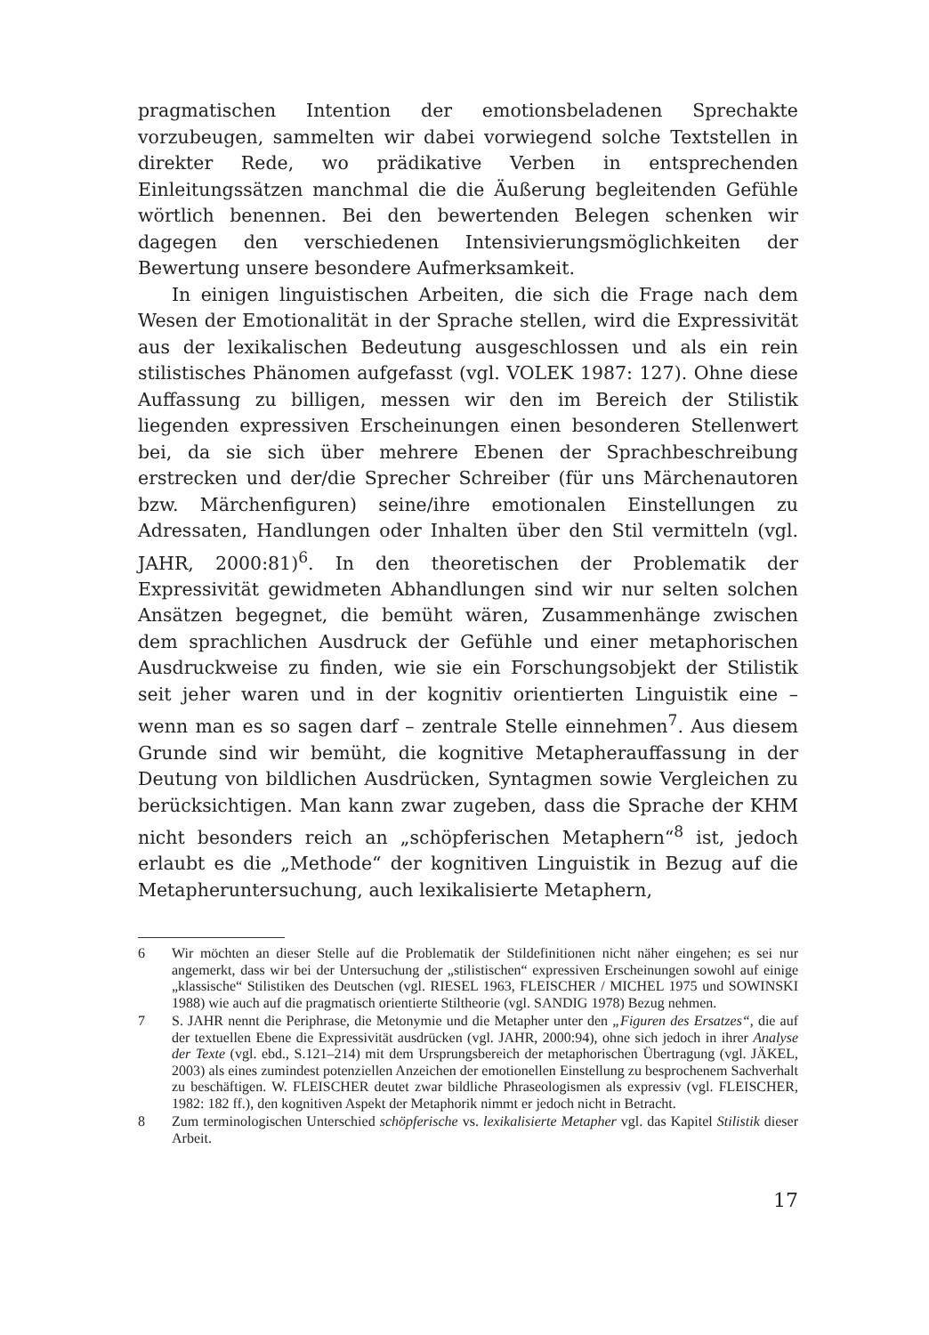pragmatischen Intention der emotionsbeladenen Sprechakte vorzubeugen, sammelten wir dabei vorwiegend solche Textstellen in direkter Rede, wo prädikative Verben in entsprechenden Einleitungssätzen manchmal die die Äußerung begleitenden Gefühle wörtlich benennen. Bei den bewertenden Belegen schenken wir dagegen den verschiedenen Intensivierungsmöglichkeiten der Bewertung unsere besondere Aufmerksamkeit.
In einigen linguistischen Arbeiten, die sich die Frage nach dem Wesen der Emotionalität in der Sprache stellen, wird die Expressivität aus der lexikalischen Bedeutung ausgeschlossen und als ein rein stilistisches Phänomen aufgefasst (vgl. VOLEK 1987: 127). Ohne diese Auffassung zu billigen, messen wir den im Bereich der Stilistik liegenden expressiven Erscheinungen einen besonderen Stellenwert bei, da sie sich über mehrere Ebenen der Sprachbeschreibung erstrecken und der/die Sprecher Schreiber (für uns Märchenautoren bzw. Märchenfiguren) seine/ihre emotionalen Einstellungen zu Adressaten, Handlungen oder Inhalten über den Stil vermitteln (vgl. JAHR, 2000:81)<sup>6</sup>. In den theoretischen der Problematik der Expressivität gewidmeten Abhandlungen sind wir nur selten solchen Ansätzen begegnet, die bemüht wären, Zusammenhänge zwischen dem sprachlichen Ausdruck der Gefühle und einer metaphorischen Ausdruckweise zu finden, wie sie ein Forschungsobjekt der Stilistik seit jeher waren und in der kognitiv orientierten Linguistik eine – wenn man es so sagen darf – zentrale Stelle einnehmen<sup>7</sup>. Aus diesem Grunde sind wir bemüht, die kognitive Metapherauffassung in der Deutung von bildlichen Ausdrücken, Syntagmen sowie Vergleichen zu berücksichtigen. Man kann zwar zugeben, dass die Sprache der KHM nicht besonders reich an „schöpferischen Metaphern“<sup>8</sup> ist, jedoch erlaubt es die „Methode“ der kognitiven Linguistik in Bezug auf die Metapheruntersuchung, auch lexikalisierte Metaphern,
6 Wir möchten an dieser Stelle auf die Problematik der Stildefinitionen nicht näher eingehen; es sei nur angemerkt, dass wir bei der Untersuchung der „stilistischen“ expressiven Erscheinungen sowohl auf einige „klassische“ Stilistiken des Deutschen (vgl. RIESEL 1963, FLEISCHER / MICHEL 1975 und SOWINSKI 1988) wie auch auf die pragmatisch orientierte Stiltheorie (vgl. SANDIG 1978) Bezug nehmen.
7 S. JAHR nennt die Periphrase, die Metonymie und die Metapher unter den „Figuren des Ersatzes“, die auf der textuellen Ebene die Expressivität ausdrücken (vgl. JAHR, 2000:94), ohne sich jedoch in ihrer Analyse der Texte (vgl. ebd., S.121–214) mit dem Ursprungsbereich der metaphorischen Übertragung (vgl. JÄKEL, 2003) als eines zumindest potenziellen Anzeichen der emotionellen Einstellung zu besprochenem Sachverhalt zu beschäftigen. W. FLEISCHER deutet zwar bildliche Phraseologismen als expressiv (vgl. FLEISCHER, 1982: 182 ff.), den kognitiven Aspekt der Metaphorik nimmt er jedoch nicht in Betracht.
8 Zum terminologischen Unterschied schöpferische vs. lexikalisierte Metapher vgl. das Kapitel Stilistik dieser Arbeit.
17